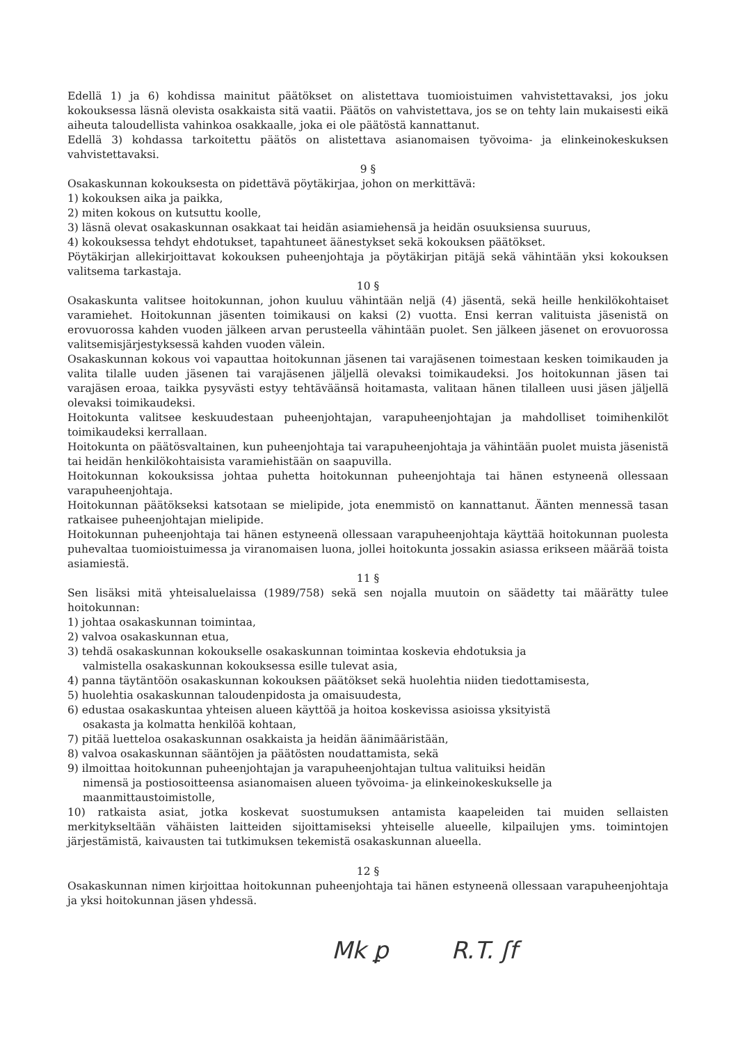Edellä 1) ja 6) kohdissa mainitut päätökset on alistettava tuomioistuimen vahvistettavaksi, jos joku kokouksessa läsnä olevista osakkaista sitä vaatii. Päätös on vahvistettava, jos se on tehty lain mukaisesti eikä aiheuta taloudellista vahinkoa osakkaalle, joka ei ole päätöstä kannattanut.
Edellä 3) kohdassa tarkoitettu päätös on alistettava asianomaisen työvoima- ja elinkeinokeskuksen vahvistettavaksi.
9 §
Osakaskunnan kokouksesta on pidettävä pöytäkirjaa, johon on merkittävä:
1) kokouksen aika ja paikka,
2) miten kokous on kutsuttu koolle,
3) läsnä olevat osakaskunnan osakkaat tai heidän asiamiehensä ja heidän osuuksiensa suuruus,
4) kokouksessa tehdyt ehdotukset, tapahtuneet äänestykset sekä kokouksen päätökset.
Pöytäkirjan allekirjoittavat kokouksen puheenjohtaja ja pöytäkirjan pitäjä sekä vähintään yksi kokouksen valitsema tarkastaja.
10 §
Osakaskunta valitsee hoitokunnan, johon kuuluu vähintään neljä (4) jäsentä, sekä heille henkilökohtaiset varamiehet. Hoitokunnan jäsenten toimikausi on kaksi (2) vuotta. Ensi kerran valituista jäsenistä on erovuorossa kahden vuoden jälkeen arvan perusteella vähintään puolet. Sen jälkeen jäsenet on erovuorossa valitsemisjärjestyksessä kahden vuoden välein.
Osakaskunnan kokous voi vapauttaa hoitokunnan jäsenen tai varajäsenen toimestaan kesken toimikauden ja valita tilalle uuden jäsenen tai varajäsenen jäljellä olevaksi toimikaudeksi. Jos hoitokunnan jäsen tai varajäsen eroaa, taikka pysyvästi estyy tehtäväänsä hoitamasta, valitaan hänen tilalleen uusi jäsen jäljellä olevaksi toimikaudeksi.
Hoitokunta valitsee keskuudestaan puheenjohtajan, varapuheenjohtajan ja mahdolliset toimihenkilöt toimikaudeksi kerrallaan.
Hoitokunta on päätösvaltainen, kun puheenjohtaja tai varapuheenjohtaja ja vähintään puolet muista jäsenistä tai heidän henkilökohtaisista varamiehistään on saapuvilla.
Hoitokunnan kokouksissa johtaa puhetta hoitokunnan puheenjohtaja tai hänen estyneenä ollessaan varapuheenjohtaja.
Hoitokunnan päätökseksi katsotaan se mielipide, jota enemmistö on kannattanut. Äänten mennessä tasan ratkaisee puheenjohtajan mielipide.
Hoitokunnan puheenjohtaja tai hänen estyneenä ollessaan varapuheenjohtaja käyttää hoitokunnan puolesta puhevaltaa tuomioistuimessa ja viranomaisen luona, jollei hoitokunta jossakin asiassa erikseen määrää toista asiamiestä.
11 §
Sen lisäksi mitä yhteisaluelaissa (1989/758) sekä sen nojalla muutoin on säädetty tai määrätty tulee hoitokunnan:
1) johtaa osakaskunnan toimintaa,
2) valvoa osakaskunnan etua,
3) tehdä osakaskunnan kokoukselle osakaskunnan toimintaa koskevia ehdotuksia ja
valmistella osakaskunnan kokouksessa esille tulevat asia,
4) panna täytäntöön osakaskunnan kokouksen päätökset sekä huolehtia niiden tiedottamisesta,
5) huolehtia osakaskunnan taloudenpidosta ja omaisuudesta,
6) edustaa osakaskuntaa yhteisen alueen käyttöä ja hoitoa koskevissa asioissa yksityistä
osakasta ja kolmatta henkilöä kohtaan,
7) pitää luetteloa osakaskunnan osakkaista ja heidän äänimääristään,
8) valvoa osakaskunnan sääntöjen ja päätösten noudattamista, sekä
9) ilmoittaa hoitokunnan puheenjohtajan ja varapuheenjohtajan tultua valituiksi heidän
nimensä ja postiosoitteensa asianomaisen alueen työvoima- ja elinkeinokeskukselle ja maanmittaustoimistolle,
10) ratkaista asiat, jotka koskevat suostumuksen antamista kaapeleiden tai muiden sellaisten merkitykseltään vähäisten laitteiden sijoittamiseksi yhteiselle alueelle, kilpailujen yms. toimintojen järjestämistä, kaivausten tai tutkimuksen tekemistä osakaskunnan alueella.
12 §
Osakaskunnan nimen kirjoittaa hoitokunnan puheenjohtaja tai hänen estyneenä ollessaan varapuheenjohtaja ja yksi hoitokunnan jäsen yhdessä.
Mk ꝑ R.T. ʃf